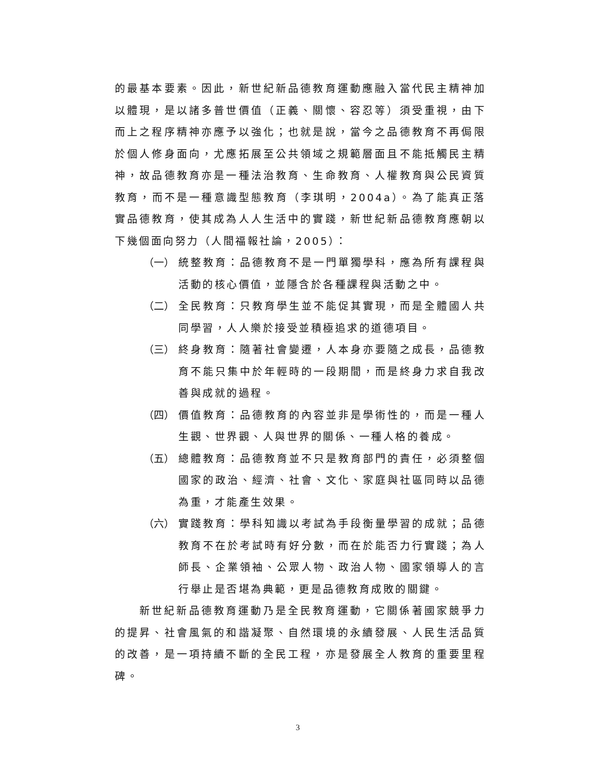的最基本要素。因此，新世紀新品德教育運動應融入當代民主精神加以體現，是以諸多普世價值（正義、關懷、容忍等）須受重視，由下而上之程序精神亦應予以強化；也就是說，當今之品德教育不再侷限於個人修身面向，尤應拓展至公共領域之規範層面且不能抵觸民主精神，故品德教育亦是一種法治教育、生命教育、人權教育與公民資質教育，而不是一種意識型態教育（李琪明，2004a）。為了能真正落實品德教育，使其成為人人生活中的實踐，新世紀新品德教育應朝以下幾個面向努力（人間福報社論，2005）：
（一） 統整教育：品德教育不是一門單獨學科，應為所有課程與活動的核心價值，並隱含於各種課程與活動之中。
（二） 全民教育：只教育學生並不能促其實現，而是全體國人共同學習，人人樂於接受並積極追求的道德項目。
（三） 終身教育：隨著社會變遷，人本身亦要隨之成長，品德教育不能只集中於年輕時的一段期間，而是終身力求自我改善與成就的過程。
（四） 價值教育：品德教育的內容並非是學術性的，而是一種人生觀、世界觀、人與世界的關係、一種人格的養成。
（五） 總體教育：品德教育並不只是教育部門的責任，必須整個國家的政治、經濟、社會、文化、家庭與社區同時以品德為重，才能產生效果。
（六） 實踐教育：學科知識以考試為手段衡量學習的成就；品德教育不在於考試時有好分數，而在於能否力行實踐；為人師長、企業領袖、公眾人物、政治人物、國家領導人的言行舉止是否堪為典範，更是品德教育成敗的關鍵。
新世紀新品德教育運動乃是全民教育運動，它關係著國家競爭力的提昇、社會風氣的和諧凝聚、自然環境的永續發展、人民生活品質的改善，是一項持續不斷的全民工程，亦是發展全人教育的重要里程碑。
3